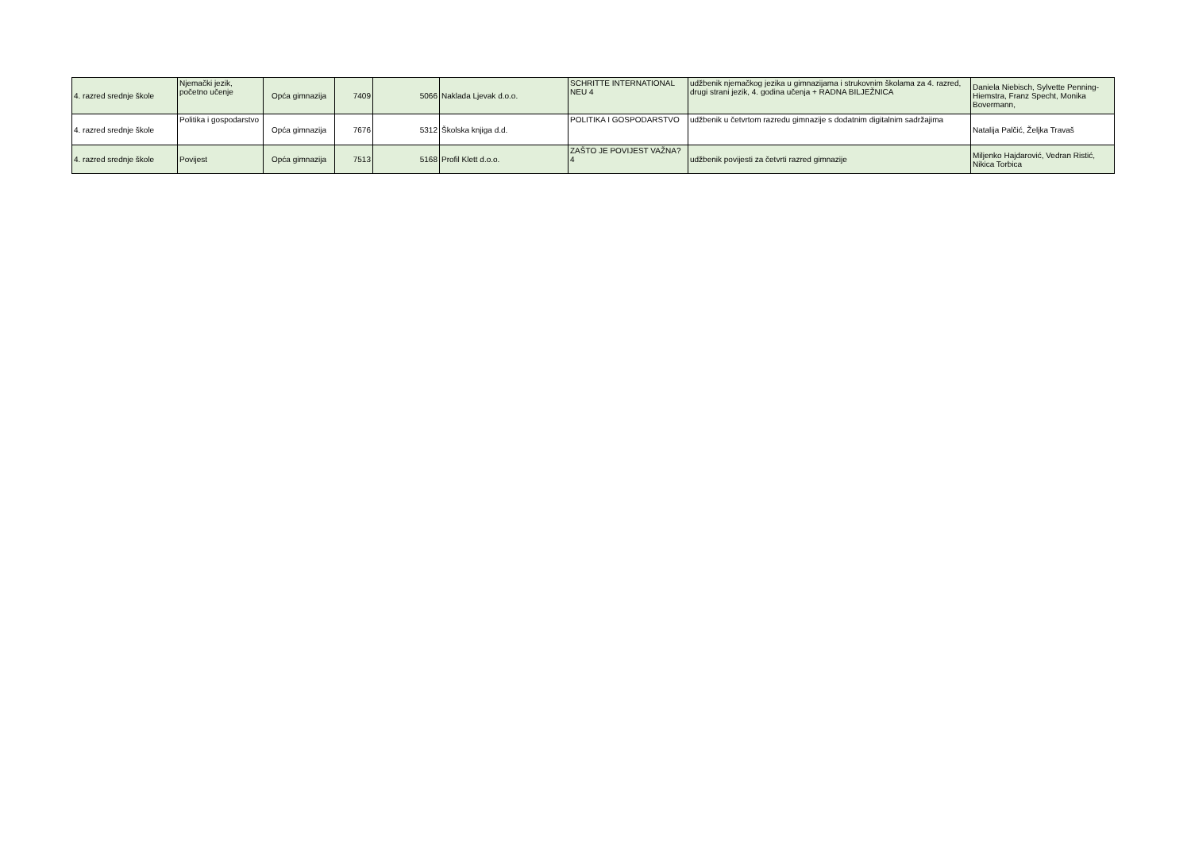| 4. razred srednje škole | Njemački jezik, početno učenje | Opća gimnazija | 7409 | 5066 | Naklada Ljevak d.o.o. | SCHRITTE INTERNATIONAL NEU 4 | udžbenik njemačkog jezika u gimnazijama i strukovnim školama za 4. razred, drugi strani jezik, 4. godina učenja + RADNA BILJEŽNICA | Daniela Niebisch, Sylvette Penning-Hiemstra, Franz Specht, Monika Bovermann, |
| 4. razred srednje škole | Politika i gospodarstvo | Opća gimnazija | 7676 | 5312 | Školska knjiga d.d. | POLITIKA I GOSPODARSTVO | udžbenik u četvrtom razredu gimnazije s dodatnim digitalnim sadržajima | Natalija Palčić, Željka Travaš |
| 4. razred srednje škole | Povijest | Opća gimnazija | 7513 | 5168 | Profil Klett d.o.o. | ZAŠTO JE POVIJEST VAŽNA? 4 | udžbenik povijesti za četvrti razred gimnazije | Miljenko Hajdarović, Vedran Ristić, Nikica Torbica |